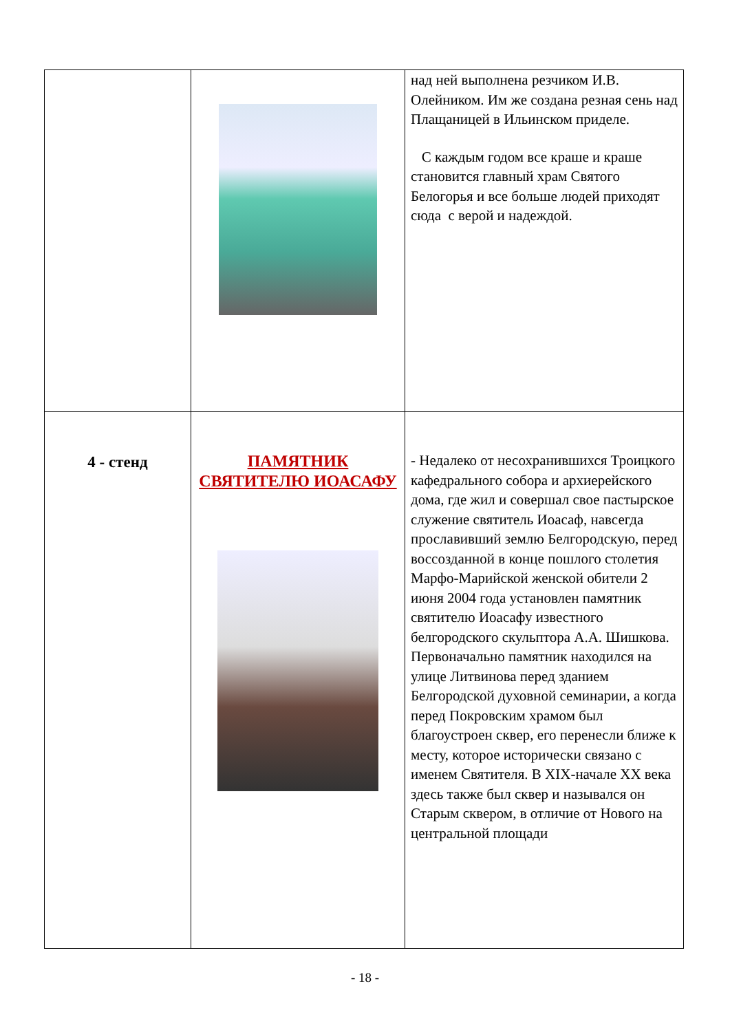| | | над ней выполнена резчиком И.В. Олейником. Им же создана резная сень над Плащаницей в Ильинском приделе. С каждым годом все краше и краше становится главный храм Святого Белогорья и все больше людей приходят сюда с верой и надеждой. |
| 4 - стенд | ПАМЯТНИК СВЯТИТЕЛЮ ИОАСАФУ | - Недалеко от несохранившихся Троицкого кафедрального собора и архиерейского дома, где жил и совершал свое пастырское служение святитель Иоасаф, навсегда прославивший землю Белгородскую, перед воссозданной в конце пошлого столетия Марфо-Марийской женской обители 2 июня 2004 года установлен памятник святителю Иоасафу известного белгородского скульптора А.А. Шишкова. Первоначально памятник находился на улице Литвинова перед зданием Белгородской духовной семинарии, а когда перед Покровским храмом был благоустроен сквер, его перенесли ближе к месту, которое исторически связано с именем Святителя. В XIX-начале XX века здесь также был сквер и назывался он Старым сквером, в отличие от Нового на центральной площади |
- 18 -